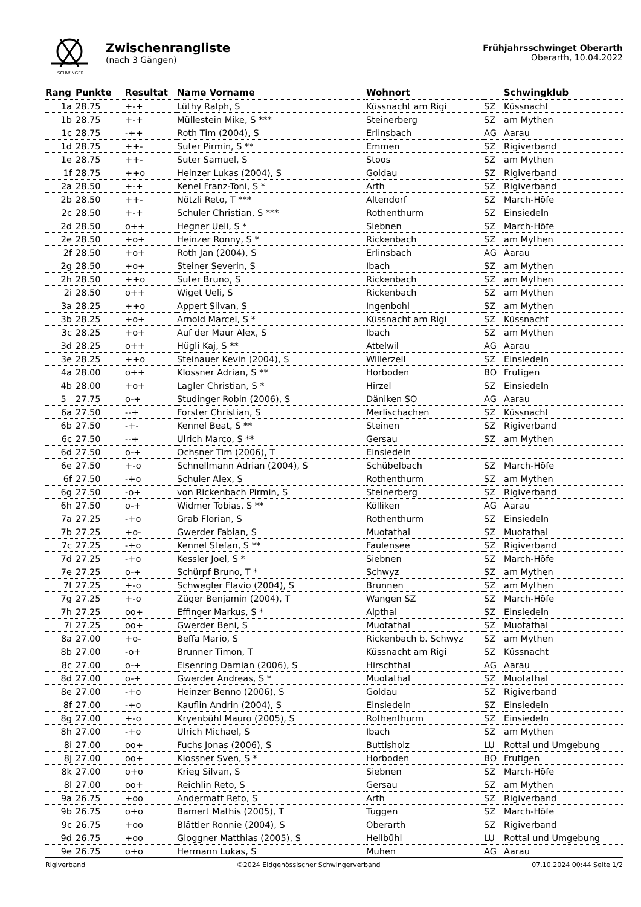SCHWINGER
Zwischenrangliste
(nach 3 Gängen)
Frühjahrsschwinget Oberarth
Oberarth, 10.04.2022
| Rang | Punkte | Resultat | Name Vorname | Wohnort | | Schwingklub |
| --- | --- | --- | --- | --- | --- | --- |
| 1a | 28.75 | +-+ | Lüthy Ralph, S | Küssnacht am Rigi | SZ | Küssnacht |
| 1b | 28.75 | +-+ | Müllestein Mike, S *** | Steinerberg | SZ | am Mythen |
| 1c | 28.75 | -++ | Roth Tim (2004), S | Erlinsbach | AG | Aarau |
| 1d | 28.75 | ++- | Suter Pirmin, S ** | Emmen | SZ | Rigiverband |
| 1e | 28.75 | ++- | Suter Samuel, S | Stoos | SZ | am Mythen |
| 1f | 28.75 | ++o | Heinzer Lukas (2004), S | Goldau | SZ | Rigiverband |
| 2a | 28.50 | +-+ | Kenel Franz-Toni, S * | Arth | SZ | Rigiverband |
| 2b | 28.50 | ++- | Nötzli Reto, T *** | Altendorf | SZ | March-Höfe |
| 2c | 28.50 | +-+ | Schuler Christian, S *** | Rothenthurm | SZ | Einsiedeln |
| 2d | 28.50 | o++ | Hegner Ueli, S * | Siebnen | SZ | March-Höfe |
| 2e | 28.50 | +o+ | Heinzer Ronny, S * | Rickenbach | SZ | am Mythen |
| 2f | 28.50 | +o+ | Roth Jan (2004), S | Erlinsbach | AG | Aarau |
| 2g | 28.50 | +o+ | Steiner Severin, S | Ibach | SZ | am Mythen |
| 2h | 28.50 | ++o | Suter Bruno, S | Rickenbach | SZ | am Mythen |
| 2i | 28.50 | o++ | Wiget Ueli, S | Rickenbach | SZ | am Mythen |
| 3a | 28.25 | ++o | Appert Silvan, S | Ingenbohl | SZ | am Mythen |
| 3b | 28.25 | +o+ | Arnold Marcel, S * | Küssnacht am Rigi | SZ | Küssnacht |
| 3c | 28.25 | +o+ | Auf der Maur Alex, S | Ibach | SZ | am Mythen |
| 3d | 28.25 | o++ | Hügli Kaj, S ** | Attelwil | AG | Aarau |
| 3e | 28.25 | ++o | Steinauer Kevin (2004), S | Willerzell | SZ | Einsiedeln |
| 4a | 28.00 | o++ | Klossner Adrian, S ** | Horboden | BO | Frutigen |
| 4b | 28.00 | +o+ | Lagler Christian, S * | Hirzel | SZ | Einsiedeln |
| 5 | 27.75 | o-+ | Studinger Robin (2006), S | Däniken SO | AG | Aarau |
| 6a | 27.50 | --+ | Forster Christian, S | Merlischachen | SZ | Küssnacht |
| 6b | 27.50 | -+- | Kennel Beat, S ** | Steinen | SZ | Rigiverband |
| 6c | 27.50 | --+ | Ulrich Marco, S ** | Gersau | SZ | am Mythen |
| 6d | 27.50 | o-+ | Ochsner Tim (2006), T | Einsiedeln | | |
| 6e | 27.50 | +-o | Schnellmann Adrian (2004), S | Schübelbach | SZ | March-Höfe |
| 6f | 27.50 | -+o | Schuler Alex, S | Rothenthurm | SZ | am Mythen |
| 6g | 27.50 | -o+ | von Rickenbach Pirmin, S | Steinerberg | SZ | Rigiverband |
| 6h | 27.50 | o-+ | Widmer Tobias, S ** | Kölliken | AG | Aarau |
| 7a | 27.25 | -+o | Grab Florian, S | Rothenthurm | SZ | Einsiedeln |
| 7b | 27.25 | +o- | Gwerder Fabian, S | Muotathal | SZ | Muotathal |
| 7c | 27.25 | -+o | Kennel Stefan, S ** | Faulensee | SZ | Rigiverband |
| 7d | 27.25 | -+o | Kessler Joel, S * | Siebnen | SZ | March-Höfe |
| 7e | 27.25 | o-+ | Schürpf Bruno, T * | Schwyz | SZ | am Mythen |
| 7f | 27.25 | +-o | Schwegler Flavio (2004), S | Brunnen | SZ | am Mythen |
| 7g | 27.25 | +-o | Züger Benjamin (2004), T | Wangen SZ | SZ | March-Höfe |
| 7h | 27.25 | oo+ | Effinger Markus, S * | Alpthal | SZ | Einsiedeln |
| 7i | 27.25 | oo+ | Gwerder Beni, S | Muotathal | SZ | Muotathal |
| 8a | 27.00 | +o- | Beffa Mario, S | Rickenbach b. Schwyz | SZ | am Mythen |
| 8b | 27.00 | -o+ | Brunner Timon, T | Küssnacht am Rigi | SZ | Küssnacht |
| 8c | 27.00 | o-+ | Eisenring Damian (2006), S | Hirschthal | AG | Aarau |
| 8d | 27.00 | o-+ | Gwerder Andreas, S * | Muotathal | SZ | Muotathal |
| 8e | 27.00 | -+o | Heinzer Benno (2006), S | Goldau | SZ | Rigiverband |
| 8f | 27.00 | -+o | Kauflin Andrin (2004), S | Einsiedeln | SZ | Einsiedeln |
| 8g | 27.00 | +-o | Kryenbühl Mauro (2005), S | Rothenthurm | SZ | Einsiedeln |
| 8h | 27.00 | -+o | Ulrich Michael, S | Ibach | SZ | am Mythen |
| 8i | 27.00 | oo+ | Fuchs Jonas (2006), S | Buttisholz | LU | Rottal und Umgebung |
| 8j | 27.00 | oo+ | Klossner Sven, S * | Horboden | BO | Frutigen |
| 8k | 27.00 | o+o | Krieg Silvan, S | Siebnen | SZ | March-Höfe |
| 8l | 27.00 | oo+ | Reichlin Reto, S | Gersau | SZ | am Mythen |
| 9a | 26.75 | +oo | Andermatt Reto, S | Arth | SZ | Rigiverband |
| 9b | 26.75 | o+o | Bamert Mathis (2005), T | Tuggen | SZ | March-Höfe |
| 9c | 26.75 | +oo | Blättler Ronnie (2004), S | Oberarth | SZ | Rigiverband |
| 9d | 26.75 | +oo | Gloggner Matthias (2005), S | Hellbühl | LU | Rottal und Umgebung |
| 9e | 26.75 | o+o | Hermann Lukas, S | Muhen | AG | Aarau |
Rigiverband ©2024 Eidgenössischer Schwingerverband 07.10.2024 00:44 Seite 1/2